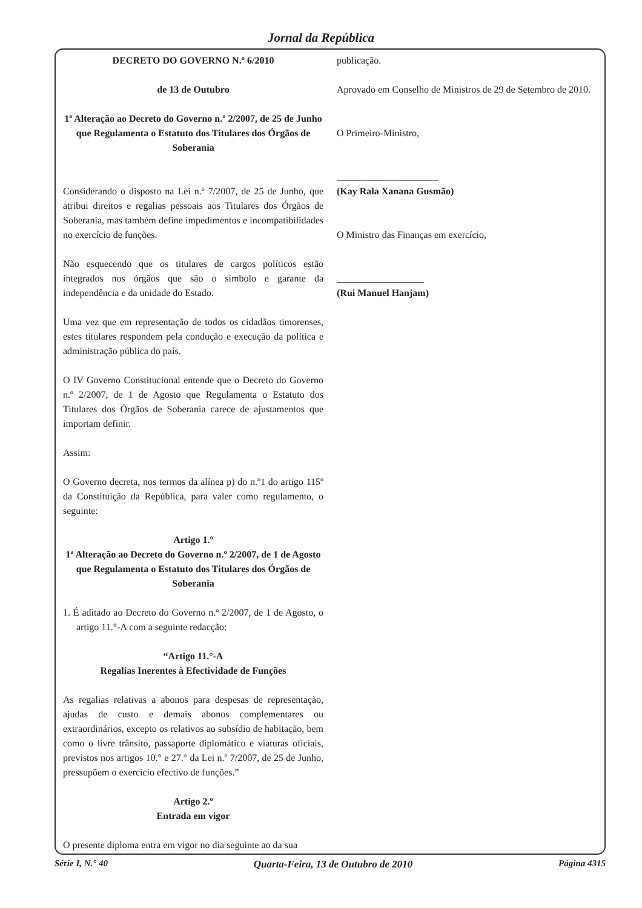Jornal da República
DECRETO DO GOVERNO N.º 6/2010
de 13 de Outubro
1ª Alteração ao Decreto do Governo n.º 2/2007, de 25 de Junho que Regulamenta o Estatuto dos Titulares dos Órgãos de Soberania
Considerando o disposto na Lei n.º 7/2007, de 25 de Junho, que atribui direitos e regalias pessoais aos Titulares dos Órgãos de Soberania, mas também define impedimentos e incompatibilidades no exercício de funções.
Não esquecendo que os titulares de cargos políticos estão integrados nos órgãos que são o símbolo e garante da independência e da unidade do Estado.
Uma vez que em representação de todos os cidadãos timorenses, estes titulares respondem pela condução e execução da política e administração pública do país.
O IV Governo Constitucional entende que o Decreto do Governo n.º 2/2007, de 1 de Agosto que Regulamenta o Estatuto dos Titulares dos Órgãos de Soberania carece de ajustamentos que importam definir.
Assim:
O Governo decreta, nos termos da alínea p) do n.º1 do artigo 115º da Constituição da República, para valer como regulamento, o seguinte:
Artigo 1.º
1ª Alteração ao Decreto do Governo n.º 2/2007, de 1 de Agosto que Regulamenta o Estatuto dos Titulares dos Órgãos de Soberania
1. É aditado ao Decreto do Governo n.º 2/2007, de 1 de Agosto, o artigo 11.°-A com a seguinte redacção:
“Artigo 11.°-A
Regalias Inerentes à Efectividade de Funções
As regalias relativas a abonos para despesas de representação, ajudas de custo e demais abonos complementares ou extraordinários, excepto os relativos ao subsídio de habitação, bem como o livre trânsito, passaporte diplomático e viaturas oficiais, previstos nos artigos 10.° e 27.° da Lei n.º 7/2007, de 25 de Junho, pressupõem o exercício efectivo de funções.”
Artigo 2.º
Entrada em vigor
O presente diploma entra em vigor no dia seguinte ao da sua
publicação.
Aprovado em Conselho de Ministros de 29 de Setembro de 2010.
O Primeiro-Ministro,
_____________________
(Kay Rala Xanana Gusmão)
O Ministro das Finanças em exercício,
__________________
(Rui Manuel Hanjam)
Série I, N.° 40 Quarta-Feira, 13 de Outubro de 2010 Página 4315